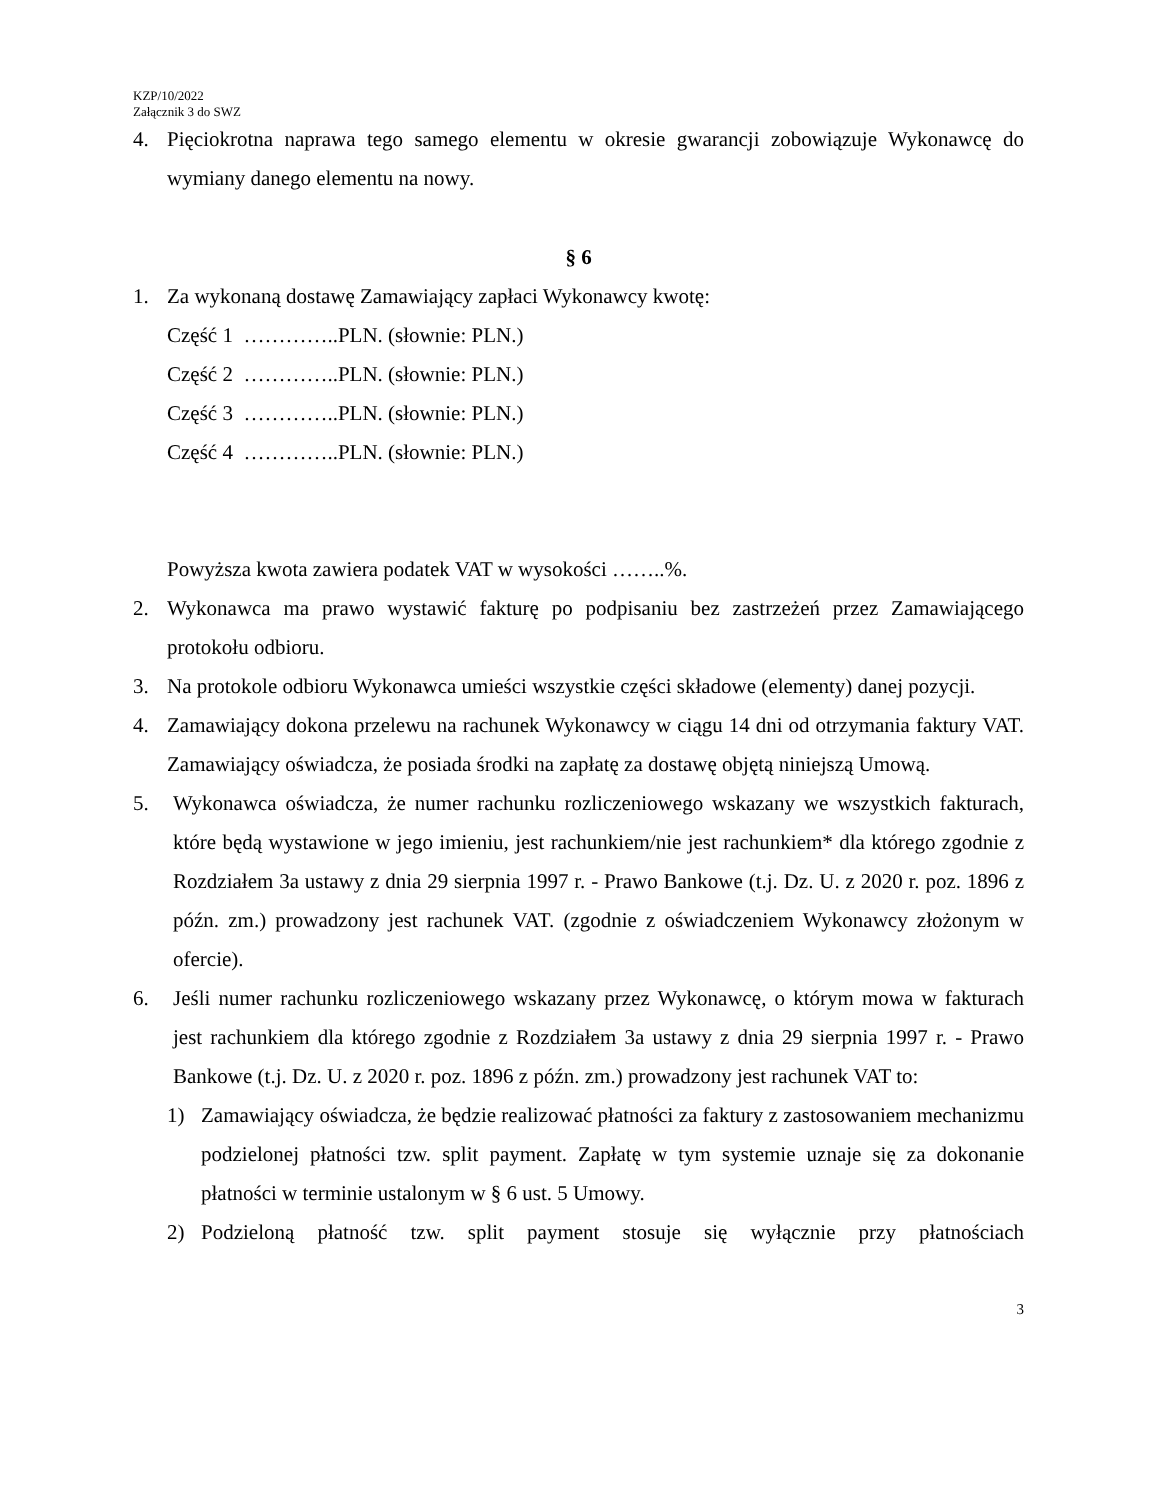KZP/10/2022
Załącznik 3 do SWZ
4. Pięciokrotna naprawa tego samego elementu w okresie gwarancji zobowiązuje Wykonawcę do wymiany danego elementu na nowy.
§ 6
1. Za wykonaną dostawę Zamawiający zapłaci Wykonawcy kwotę:
Część 1 …………..PLN. (słownie: PLN.)
Część 2 …………..PLN. (słownie: PLN.)
Część 3 …………..PLN. (słownie: PLN.)
Część 4 …………..PLN. (słownie: PLN.)
Powyższa kwota zawiera podatek VAT w wysokości ……..%.
2. Wykonawca ma prawo wystawić fakturę po podpisaniu bez zastrzeżeń przez Zamawiającego protokołu odbioru.
3. Na protokole odbioru Wykonawca umieści wszystkie części składowe (elementy) danej pozycji.
4. Zamawiający dokona przelewu na rachunek Wykonawcy w ciągu 14 dni od otrzymania faktury VAT. Zamawiający oświadcza, że posiada środki na zapłatę za dostawę objętą niniejszą Umową.
5. Wykonawca oświadcza, że numer rachunku rozliczeniowego wskazany we wszystkich fakturach, które będą wystawione w jego imieniu, jest rachunkiem/nie jest rachunkiem* dla którego zgodnie z Rozdziałem 3a ustawy z dnia 29 sierpnia 1997 r. - Prawo Bankowe (t.j. Dz. U. z 2020 r. poz. 1896 z późn. zm.) prowadzony jest rachunek VAT. (zgodnie z oświadczeniem Wykonawcy złożonym w ofercie).
6. Jeśli numer rachunku rozliczeniowego wskazany przez Wykonawcę, o którym mowa w fakturach jest rachunkiem dla którego zgodnie z Rozdziałem 3a ustawy z dnia 29 sierpnia 1997 r. - Prawo Bankowe (t.j. Dz. U. z 2020 r. poz. 1896 z późn. zm.) prowadzony jest rachunek VAT to:
1) Zamawiający oświadcza, że będzie realizować płatności za faktury z zastosowaniem mechanizmu podzielonej płatności tzw. split payment. Zapłatę w tym systemie uznaje się za dokonanie płatności w terminie ustalonym w § 6 ust. 5 Umowy.
2) Podzieloną płatność tzw. split payment stosuje się wyłącznie przy płatnościach
3